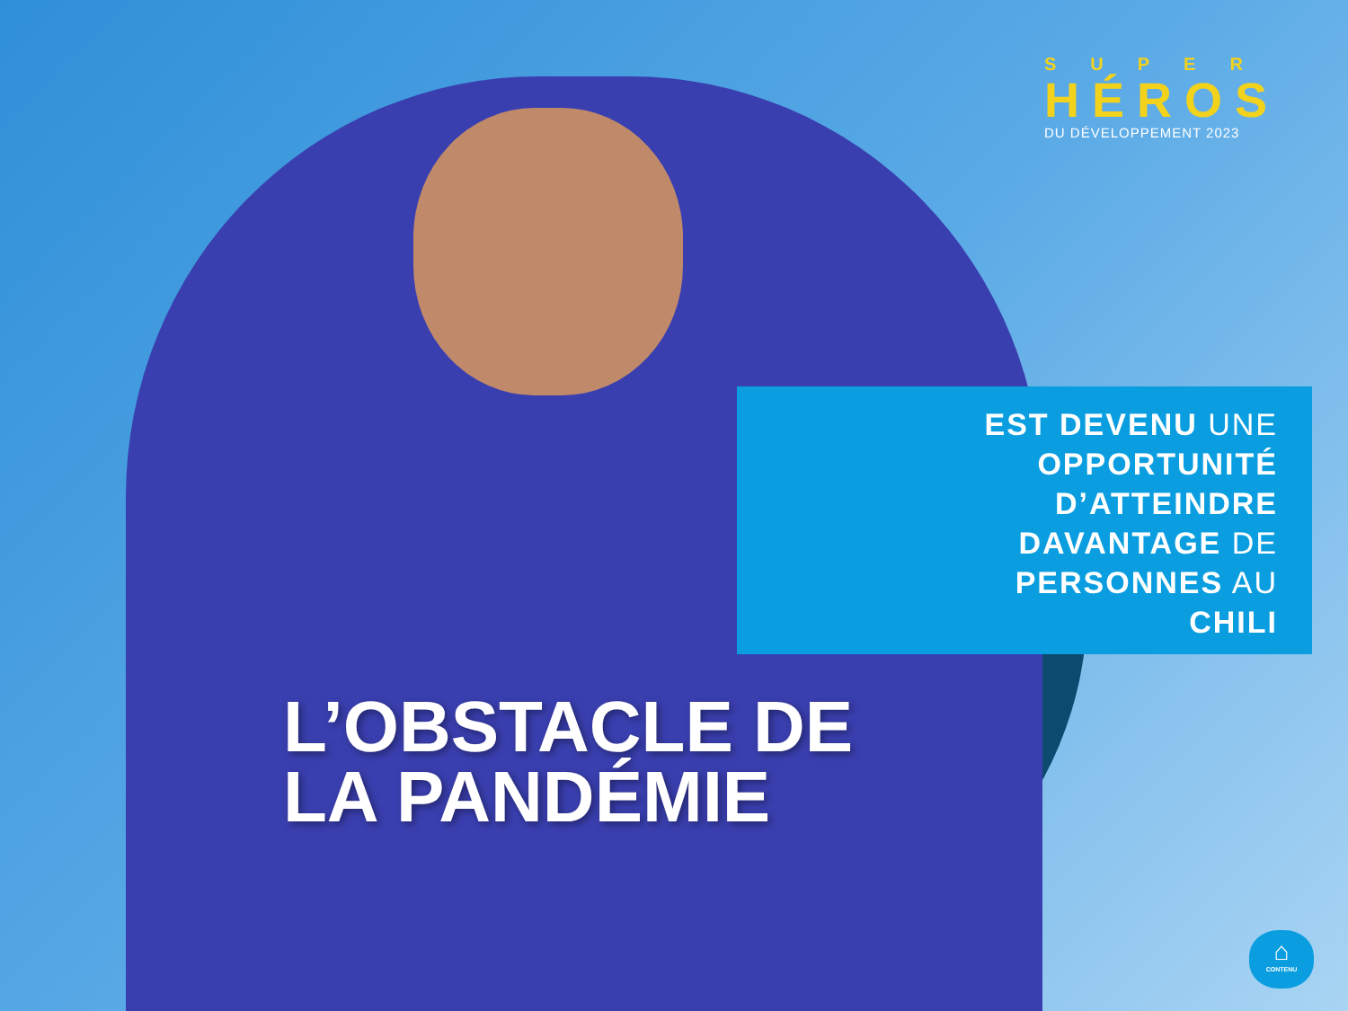SUPER
HÉROS
DU DÉVELOPPEMENT 2023
EST DEVENU UNE
OPPORTUNITÉ
D’ATTEINDRE
DAVANTAGE DE
PERSONNES AU
CHILI
L’OBSTACLE DE
LA PANDÉMIE
⌂
CONTENU